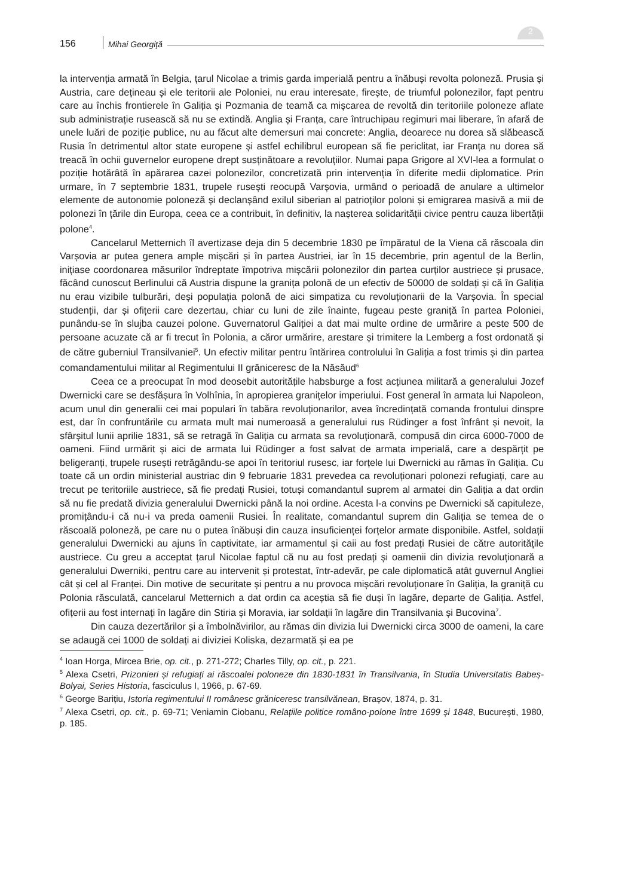156 Mihai Georgiţă
2
la intervenția armată în Belgia, țarul Nicolae a trimis garda imperială pentru a înăbuși revolta poloneză. Prusia și Austria, care dețineau și ele teritorii ale Poloniei, nu erau interesate, firește, de triumful polonezilor, fapt pentru care au închis frontierele în Galiția și Pozmania de teamă ca mișcarea de revoltă din teritoriile poloneze aflate sub administrație rusească să nu se extindă. Anglia și Franța, care întruchipau regimuri mai liberare, în afară de unele luări de poziție publice, nu au făcut alte demersuri mai concrete: Anglia, deoarece nu dorea să slăbească Rusia în detrimentul altor state europene și astfel echilibrul european să fie periclitat, iar Franța nu dorea să treacă în ochii guvernelor europene drept susținătoare a revoluțiilor. Numai papa Grigore al XVI-lea a formulat o poziție hotărâtă în apărarea cazei polonezilor, concretizată prin intervenția în diferite medii diplomatice. Prin urmare, în 7 septembrie 1831, trupele rusești reocupă Varșovia, urmând o perioadă de anulare a ultimelor elemente de autonomie poloneză și declanșând exilul siberian al patrioților poloni și emigrarea masivă a mii de polonezi în țările din Europa, ceea ce a contribuit, în definitiv, la nașterea solidarității civice pentru cauza libertății polone<sup>4</sup>.
Cancelarul Metternich îl avertizase deja din 5 decembrie 1830 pe împăratul de la Viena că răscoala din Varșovia ar putea genera ample mișcări și în partea Austriei, iar în 15 decembrie, prin agentul de la Berlin, inițiase coordonarea măsurilor îndreptate împotriva mișcării polonezilor din partea curților austriece și prusace, făcând cunoscut Berlinului că Austria dispune la granița polonă de un efectiv de 50000 de soldați și că în Galiția nu erau vizibile tulburări, deși populația polonă de aici simpatiza cu revoluționarii de la Varșovia. În special studenții, dar și ofițerii care dezertau, chiar cu luni de zile înainte, fugeau peste graniță în partea Poloniei, punându-se în slujba cauzei polone. Guvernatorul Galiției a dat mai multe ordine de urmărire a peste 500 de persoane acuzate că ar fi trecut în Polonia, a căror urmărire, arestare și trimitere la Lemberg a fost ordonată și de către guberniul Transilvaniei<sup>5</sup>. Un efectiv militar pentru întărirea controlului în Galiția a fost trimis și din partea comandamentului militar al Regimentului II grăniceresc de la Năsăud<sup>6</sup>
Ceea ce a preocupat în mod deosebit autoritățile habsburge a fost acțiunea militară a generalului Jozef Dwernicki care se desfășura în Volhînia, în apropierea granițelor imperiului. Fost general în armata lui Napoleon, acum unul din generalii cei mai populari în tabăra revoluționarilor, avea încredințată comanda frontului dinspre est, dar în confruntările cu armata mult mai numeroasă a generalului rus Rüdinger a fost înfrânt și nevoit, la sfârșitul lunii aprilie 1831, să se retragă în Galiția cu armata sa revoluționară, compusă din circa 6000-7000 de oameni. Fiind urmărit și aici de armata lui Rüdinger a fost salvat de armata imperială, care a despărțit pe beligeranți, trupele rusești retrăgându-se apoi în teritoriul rusesc, iar forțele lui Dwernicki au rămas în Galiția. Cu toate că un ordin ministerial austriac din 9 februarie 1831 prevedea ca revoluționari polonezi refugiați, care au trecut pe teritoriile austriece, să fie predați Rusiei, totuși comandantul suprem al armatei din Galiția a dat ordin să nu fie predată divizia generalului Dwernicki până la noi ordine. Acesta l-a convins pe Dwernicki să capituleze, promițându-i că nu-i va preda oamenii Rusiei. În realitate, comandantul suprem din Galiția se temea de o răscoală poloneză, pe care nu o putea înăbuși din cauza insuficienței forțelor armate disponibile. Astfel, soldații generalului Dwernicki au ajuns în captivitate, iar armamentul și caii au fost predați Rusiei de către autoritățile austriece. Cu greu a acceptat țarul Nicolae faptul că nu au fost predați și oamenii din divizia revoluționară a generalului Dwerniki, pentru care au intervenit și protestat, într-adevăr, pe cale diplomatică atât guvernul Angliei cât și cel al Franței. Din motive de securitate și pentru a nu provoca mișcări revoluționare în Galiția, la graniță cu Polonia răsculată, cancelarul Metternich a dat ordin ca aceștia să fie duși în lagăre, departe de Galiția. Astfel, ofițerii au fost internați în lagăre din Stiria și Moravia, iar soldații în lagăre din Transilvania și Bucovina<sup>7</sup>.
Din cauza dezertărilor și a îmbolnăvirilor, au rămas din divizia lui Dwernicki circa 3000 de oameni, la care se adaugă cei 1000 de soldați ai diviziei Koliska, dezarmată și ea pe
<sup>4</sup> Ioan Horga, Mircea Brie, op. cit., p. 271-272; Charles Tilly, op. cit., p. 221.
<sup>5</sup> Alexa Csetri, Prizonieri și refugiați ai răscoalei poloneze din 1830-1831 în Transilvania, în Studia Universitatis Babeș-Bolyai, Series Historia, fasciculus I, 1966, p. 67-69.
<sup>6</sup> George Barițiu, Istoria regimentului II românesc grăniceresc transilvănean, Brașov, 1874, p. 31.
<sup>7</sup> Alexa Csetri, op. cit., p. 69-71; Veniamin Ciobanu, Relațiile politice româno-polone între 1699 și 1848, București, 1980, p. 185.